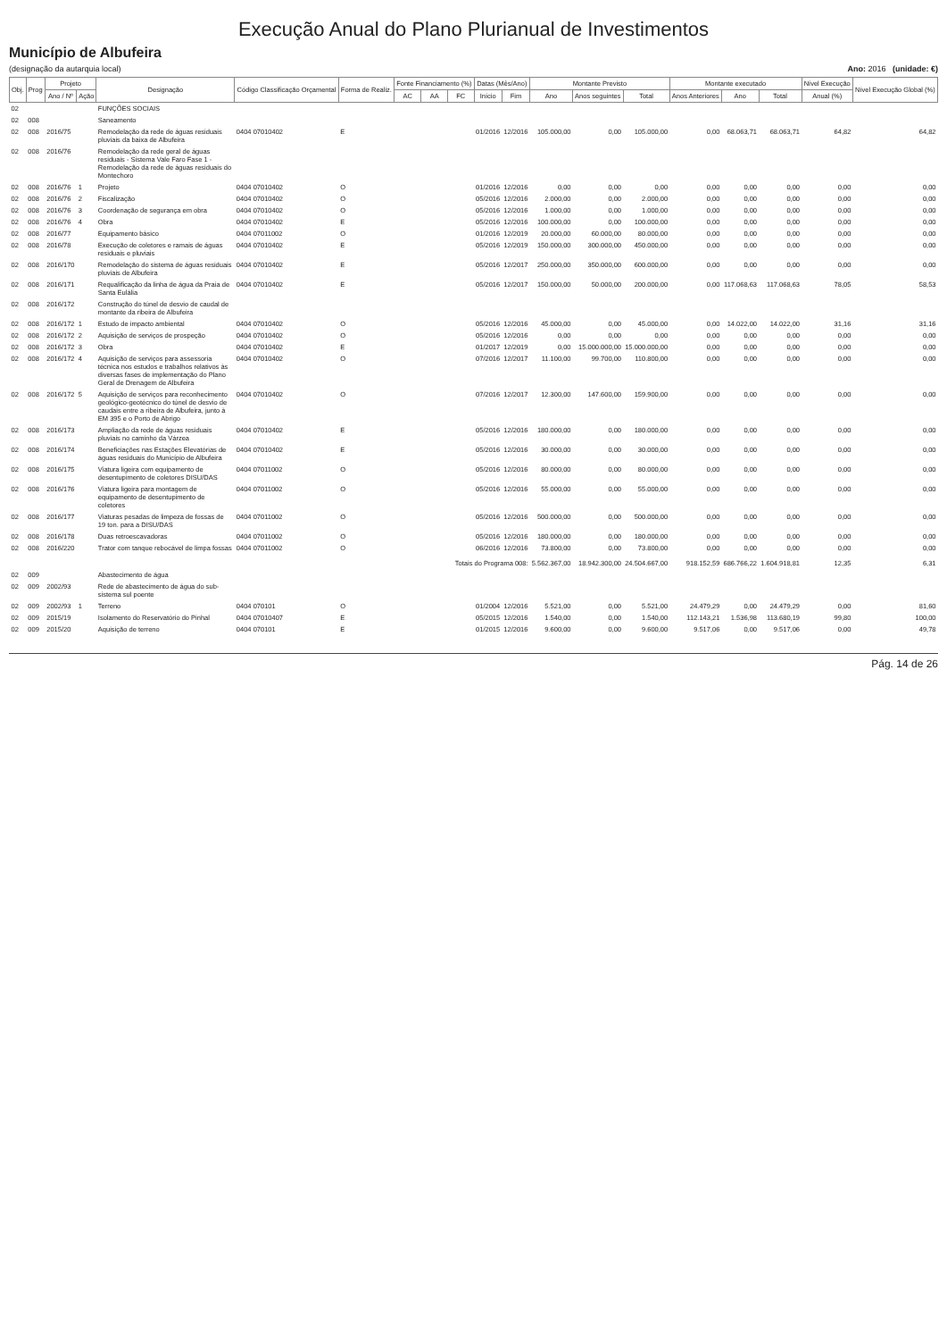Execução Anual do Plano Plurianual de Investimentos
Município de Albufeira
(designação da autarquia local) Ano: 2016 (unidade: €)
| Obj. | Prog | Projeto | | Designação | Código Classificação Orçamental | Forma de Realiz. | Fonte Financiamento (%) | | | Datas (Mês/Ano) | | Montante Previsto | | | Montante executado | | | Nível Execução | Nível Execução Global (%) |
| --- | --- | --- | --- | --- | --- | --- | --- | --- | --- | --- | --- | --- | --- | --- | --- | --- | --- | --- | --- |
| | | Ano / Nº | Ação | | | | AC | AA | FC | Início | Fim | Ano | Anos seguintes | Total | Anos Anteriores | Ano | Total | Anual (%) | |
| 02 | | | | FUNÇÕES SOCIAIS | | | | | | | | | | | | | | | |
| 02 | 008 | | | Saneamento | | | | | | | | | | | | | | | |
| 02 | 008 | 2016/75 | | Remodelação da rede de águas residuais pluviais da baixa de Albufeira | 0404 07010402 | E | | | | 01/2016 | 12/2016 | 105.000,00 | 0,00 | 105.000,00 | 0,00 | 68.063,71 | 68.063,71 | 64,82 | 64,82 |
| 02 | 008 | 2016/76 | | Remodelação da rede geral de águas residuais - Sistema Vale Faro Fase 1 - Remodelação da rede de águas residuais do Montechoro | | | | | | | | | | | | | | | |
| 02 | 008 | 2016/76 | 1 | Projeto | 0404 07010402 | O | | | | 01/2016 | 12/2016 | 0,00 | 0,00 | 0,00 | 0,00 | 0,00 | 0,00 | 0,00 | 0,00 |
| 02 | 008 | 2016/76 | 2 | Fiscalização | 0404 07010402 | O | | | | 05/2016 | 12/2016 | 2.000,00 | 0,00 | 2.000,00 | 0,00 | 0,00 | 0,00 | 0,00 | 0,00 |
| 02 | 008 | 2016/76 | 3 | Coordenação de segurança em obra | 0404 07010402 | O | | | | 05/2016 | 12/2016 | 1.000,00 | 0,00 | 1.000,00 | 0,00 | 0,00 | 0,00 | 0,00 | 0,00 |
| 02 | 008 | 2016/76 | 4 | Obra | 0404 07010402 | E | | | | 05/2016 | 12/2016 | 100.000,00 | 0,00 | 100.000,00 | 0,00 | 0,00 | 0,00 | 0,00 | 0,00 |
| 02 | 008 | 2016/77 | | Equipamento básico | 0404 07011002 | O | | | | 01/2016 | 12/2019 | 20.000,00 | 60.000,00 | 80.000,00 | 0,00 | 0,00 | 0,00 | 0,00 | 0,00 |
| 02 | 008 | 2016/78 | | Execução de coletores e ramais de águas residuais e pluviais | 0404 07010402 | E | | | | 05/2016 | 12/2019 | 150.000,00 | 300.000,00 | 450.000,00 | 0,00 | 0,00 | 0,00 | 0,00 | 0,00 |
| 02 | 008 | 2016/170 | | Remodelação do sistema de águas residuais pluviais de Albufeira | 0404 07010402 | E | | | | 05/2016 | 12/2017 | 250.000,00 | 350.000,00 | 600.000,00 | 0,00 | 0,00 | 0,00 | 0,00 | 0,00 |
| 02 | 008 | 2016/171 | | Requalificação da linha de água da Praia de Santa Eulália | 0404 07010402 | E | | | | 05/2016 | 12/2017 | 150.000,00 | 50.000,00 | 200.000,00 | 0,00 | 117.068,63 | 117.068,63 | 78,05 | 58,53 |
| 02 | 008 | 2016/172 | | Construção do túnel de desvio de caudal de montante da ribeira de Albufeira | | | | | | | | | | | | | | | |
| 02 | 008 | 2016/172 | 1 | Estudo de impacto ambiental | 0404 07010402 | O | | | | 05/2016 | 12/2016 | 45.000,00 | 0,00 | 45.000,00 | 0,00 | 14.022,00 | 14.022,00 | 31,16 | 31,16 |
| 02 | 008 | 2016/172 | 2 | Aquisição de serviços de prospeção | 0404 07010402 | O | | | | 05/2016 | 12/2016 | 0,00 | 0,00 | 0,00 | 0,00 | 0,00 | 0,00 | 0,00 | 0,00 |
| 02 | 008 | 2016/172 | 3 | Obra | 0404 07010402 | E | | | | 01/2017 | 12/2019 | 0,00 | 15.000.000,00 | 15.000.000,00 | 0,00 | 0,00 | 0,00 | 0,00 | 0,00 |
| 02 | 008 | 2016/172 | 4 | Aquisição de serviços para assessoria técnica nos estudos e trabalhos relativos às diversas fases de implementação do Plano Geral de Drenagem de Albufeira | 0404 07010402 | O | | | | 07/2016 | 12/2017 | 11.100,00 | 99.700,00 | 110.800,00 | 0,00 | 0,00 | 0,00 | 0,00 | 0,00 |
| 02 | 008 | 2016/172 | 5 | Aquisição de serviços para reconhecimento geológico-geotécnico do túnel de desvio de caudais entre a ribeira de Albufeira, junto à EM 395 e o Porto de Abrigo | 0404 07010402 | O | | | | 07/2016 | 12/2017 | 12.300,00 | 147.600,00 | 159.900,00 | 0,00 | 0,00 | 0,00 | 0,00 | 0,00 |
| 02 | 008 | 2016/173 | | Ampliação da rede de águas residuais pluviais no caminho da Várzea | 0404 07010402 | E | | | | 05/2016 | 12/2016 | 180.000,00 | 0,00 | 180.000,00 | 0,00 | 0,00 | 0,00 | 0,00 | 0,00 |
| 02 | 008 | 2016/174 | | Beneficiações nas Estações Elevatórias de águas residuais do Município de Albufeira | 0404 07010402 | E | | | | 05/2016 | 12/2016 | 30.000,00 | 0,00 | 30.000,00 | 0,00 | 0,00 | 0,00 | 0,00 | 0,00 |
| 02 | 008 | 2016/175 | | Viatura ligeira com equipamento de desentupimento de coletores DISU/DAS | 0404 07011002 | O | | | | 05/2016 | 12/2016 | 80.000,00 | 0,00 | 80.000,00 | 0,00 | 0,00 | 0,00 | 0,00 | 0,00 |
| 02 | 008 | 2016/176 | | Viatura ligeira para montagem de equipamento de desentupimento de coletores | 0404 07011002 | O | | | | 05/2016 | 12/2016 | 55.000,00 | 0,00 | 55.000,00 | 0,00 | 0,00 | 0,00 | 0,00 | 0,00 |
| 02 | 008 | 2016/177 | | Viaturas pesadas de limpeza de fossas de 19 ton. para a DISU/DAS | 0404 07011002 | O | | | | 05/2016 | 12/2016 | 500.000,00 | 0,00 | 500.000,00 | 0,00 | 0,00 | 0,00 | 0,00 | 0,00 |
| 02 | 008 | 2016/178 | | Duas retroescavadoras | 0404 07011002 | O | | | | 05/2016 | 12/2016 | 180.000,00 | 0,00 | 180.000,00 | 0,00 | 0,00 | 0,00 | 0,00 | 0,00 |
| 02 | 008 | 2016/220 | | Trator com tanque rebocável de limpa fossas | 0404 07011002 | O | | | | 06/2016 | 12/2016 | 73.800,00 | 0,00 | 73.800,00 | 0,00 | 0,00 | 0,00 | 0,00 | 0,00 |
| | | | | | | | Totais do Programa 008: | | | | | 5.562.367,00 | 18.942.300,00 | 24.504.667,00 | 918.152,59 | 686.766,22 | 1.604.918,81 | 12,35 | 6,31 |
| 02 | 009 | | | Abastecimento de água | | | | | | | | | | | | | | | |
| 02 | 009 | 2002/93 | | Rede de abastecimento de água do sub-sistema sul poente | | | | | | | | | | | | | | | |
| 02 | 009 | 2002/93 | 1 | Terreno | 0404 070101 | O | | | | 01/2004 | 12/2016 | 5.521,00 | 0,00 | 5.521,00 | 24.479,29 | 0,00 | 24.479,29 | 0,00 | 81,60 |
| 02 | 009 | 2015/19 | | Isolamento do Reservatório do Pinhal | 0404 07010407 | E | | | | 05/2015 | 12/2016 | 1.540,00 | 0,00 | 1.540,00 | 112.143,21 | 1.536,98 | 113.680,19 | 99,80 | 100,00 |
| 02 | 009 | 2015/20 | | Aquisição de terreno | 0404 070101 | E | | | | 01/2015 | 12/2016 | 9.600,00 | 0,00 | 9.600,00 | 9.517,06 | 0,00 | 9.517,06 | 0,00 | 49,78 |
Pág. 14 de 26